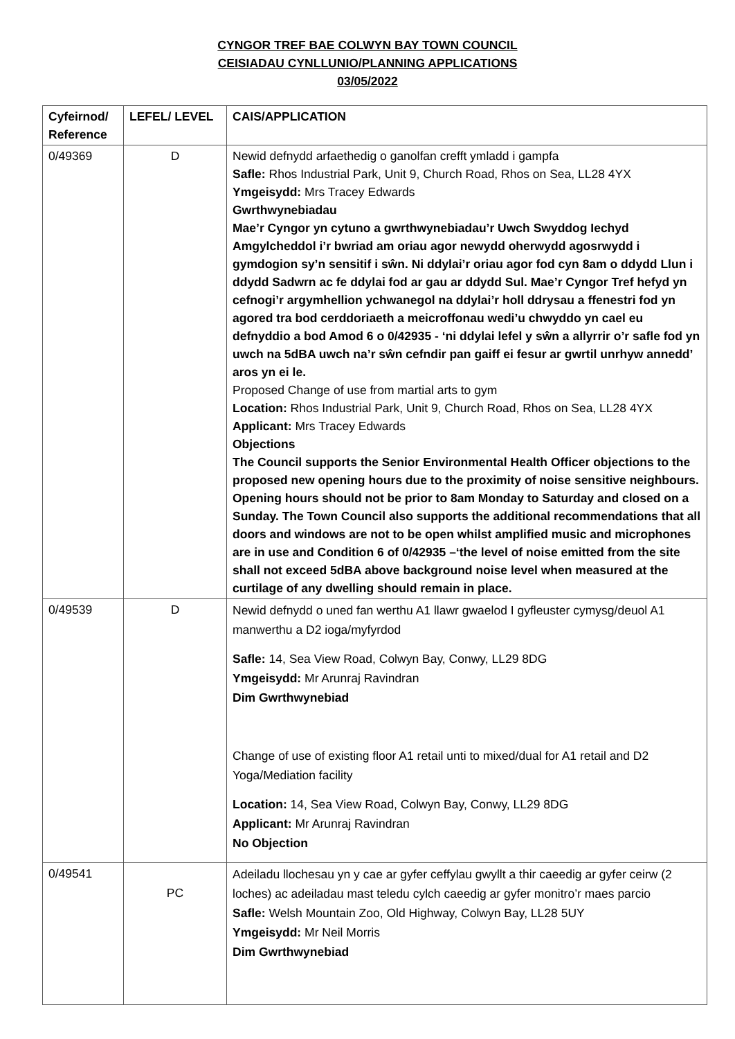CYNGOR TREF BAE COLWYN BAY TOWN COUNCIL
CEISIADAU CYNLLUNIO/PLANNING APPLICATIONS
03/05/2022
| Cyfeirnod/ Reference | LEFEL/ LEVEL | CAIS/APPLICATION |
| --- | --- | --- |
| 0/49369 | D | Newid defnydd arfaethedig o ganolfan crefft ymladd i gampfa Safle: Rhos Industrial Park, Unit 9, Church Road, Rhos on Sea, LL28 4YX Ymgeisydd: Mrs Tracey Edwards Gwrthwynebiadau Mae’r Cyngor yn cytuno a gwrthwynebiadau’r Uwch Swyddog Iechyd Amgylcheddol i’r bwriad am oriau agor newydd oherwydd agosrwydd i gymdogion sy’n sensitif i sŵn. Ni ddylai’r oriau agor fod cyn 8am o ddydd Llun i ddydd Sadwrn ac fe ddylai fod ar gau ar ddydd Sul. Mae’r Cyngor Tref hefyd yn cefnogi’r argymhellion ychwanegol na ddylai’r holl ddrysau a ffenestri fod yn agored tra bod cerddoriaeth a meicroffonau wedi’u chwyddo yn cael eu defnyddio a bod Amod 6 o 0/42935 - ‘ni ddylai lefel y sŵn a allyrrir o’r safle fod yn uwch na 5dBA uwch na’r sŵn cefndir pan gaiff ei fesur ar gwrtil unrhyw annedd’ aros yn ei le. Proposed Change of use from martial arts to gym Location: Rhos Industrial Park, Unit 9, Church Road, Rhos on Sea, LL28 4YX Applicant: Mrs Tracey Edwards Objections The Council supports the Senior Environmental Health Officer objections to the proposed new opening hours due to the proximity of noise sensitive neighbours. Opening hours should not be prior to 8am Monday to Saturday and closed on a Sunday. The Town Council also supports the additional recommendations that all doors and windows are not to be open whilst amplified music and microphones are in use and Condition 6 of 0/42935 –‘the level of noise emitted from the site shall not exceed 5dBA above background noise level when measured at the curtilage of any dwelling should remain in place. |
| 0/49539 | D | Newid defnydd o uned fan werthu A1 llawr gwaelod I gyfleuster cymysg/deuol A1 manwerthu a D2 ioga/myfyrdod Safle: 14, Sea View Road, Colwyn Bay, Conwy, LL29 8DG Ymgeisydd: Mr Arunraj Ravindran Dim Gwrthwynebiad Change of use of existing floor A1 retail unti to mixed/dual for A1 retail and D2 Yoga/Mediation facility Location: 14, Sea View Road, Colwyn Bay, Conwy, LL29 8DG Applicant: Mr Arunraj Ravindran No Objection |
| 0/49541 | PC | Adeiladu llochesau yn y cae ar gyfer ceffylau gwyllt a thir caeedig ar gyfer ceirw (2 loches) ac adeiladau mast teledu cylch caeedig ar gyfer monitro’r maes parcio Safle: Welsh Mountain Zoo, Old Highway, Colwyn Bay, LL28 5UY Ymgeisydd: Mr Neil Morris Dim Gwrthwynebiad |